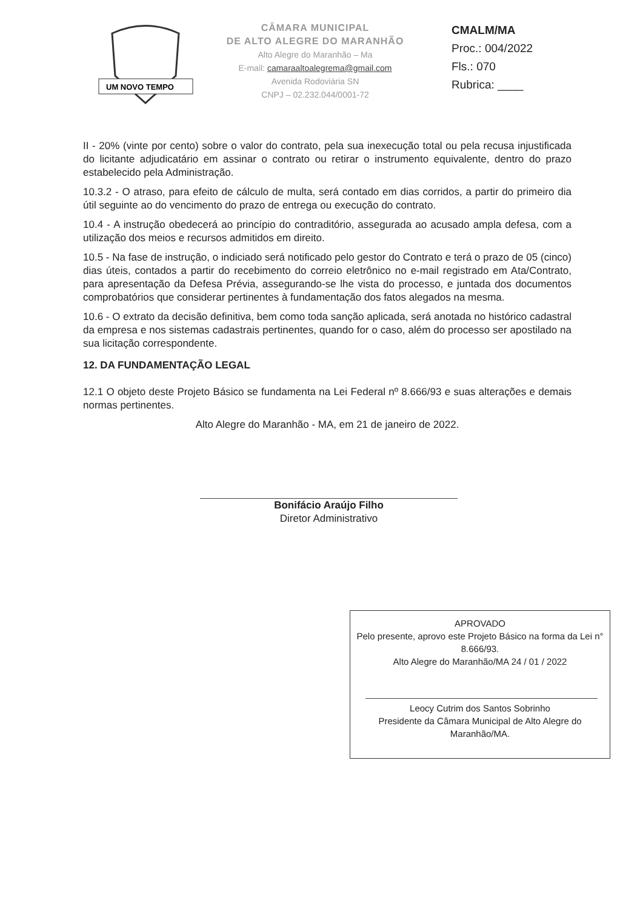UM NOVO TEMPO
CÂMARA MUNICIPAL
DE ALTO ALEGRE DO MARANHÃO
Alto Alegre do Maranhão – Ma
E-mail: camaraaltoalegrema@gmail.com
Avenida Rodoviária SN
CNPJ – 02.232.044/0001-72
CMALM/MA
Proc.: 004/2022
Fls.: 070
Rubrica: ____
II - 20% (vinte por cento) sobre o valor do contrato, pela sua inexecução total ou pela recusa injustificada do licitante adjudicatário em assinar o contrato ou retirar o instrumento equivalente, dentro do prazo estabelecido pela Administração.
10.3.2 - O atraso, para efeito de cálculo de multa, será contado em dias corridos, a partir do primeiro dia útil seguinte ao do vencimento do prazo de entrega ou execução do contrato.
10.4 - A instrução obedecerá ao princípio do contraditório, assegurada ao acusado ampla defesa, com a utilização dos meios e recursos admitidos em direito.
10.5 - Na fase de instrução, o indiciado será notificado pelo gestor do Contrato e terá o prazo de 05 (cinco) dias úteis, contados a partir do recebimento do correio eletrônico no e-mail registrado em Ata/Contrato, para apresentação da Defesa Prévia, assegurando-se lhe vista do processo, e juntada dos documentos comprobatórios que considerar pertinentes à fundamentação dos fatos alegados na mesma.
10.6 - O extrato da decisão definitiva, bem como toda sanção aplicada, será anotada no histórico cadastral da empresa e nos sistemas cadastrais pertinentes, quando for o caso, além do processo ser apostilado na sua licitação correspondente.
12. DA FUNDAMENTAÇÃO LEGAL
12.1 O objeto deste Projeto Básico se fundamenta na Lei Federal nº 8.666/93 e suas alterações e demais normas pertinentes.
Alto Alegre do Maranhão - MA, em 21 de janeiro de 2022.
Bonifácio Araújo Filho
Diretor Administrativo
APROVADO
Pelo presente, aprovo este Projeto Básico na forma da Lei n° 8.666/93.
Alto Alegre do Maranhão/MA 24 / 01 / 2022
Leocy Cutrim dos Santos Sobrinho
Presidente da Câmara Municipal de Alto Alegre do Maranhão/MA.